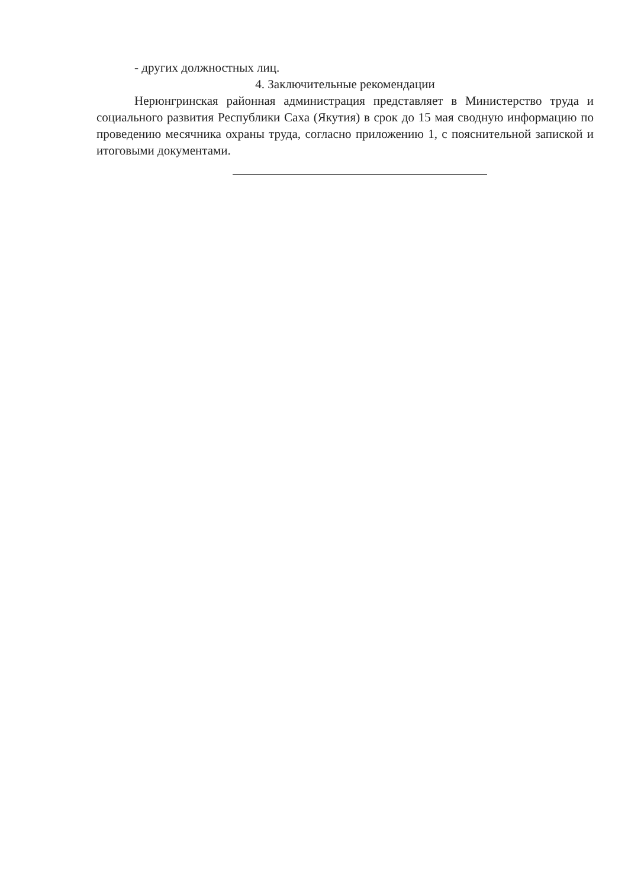- других должностных лиц.
4. Заключительные рекомендации
Нерюнгринская районная администрация представляет в Министерство труда и социального развития Республики Саха (Якутия) в срок до 15 мая сводную информацию по проведению месячника охраны труда, согласно приложению 1, с пояснительной запиской и итоговыми документами.